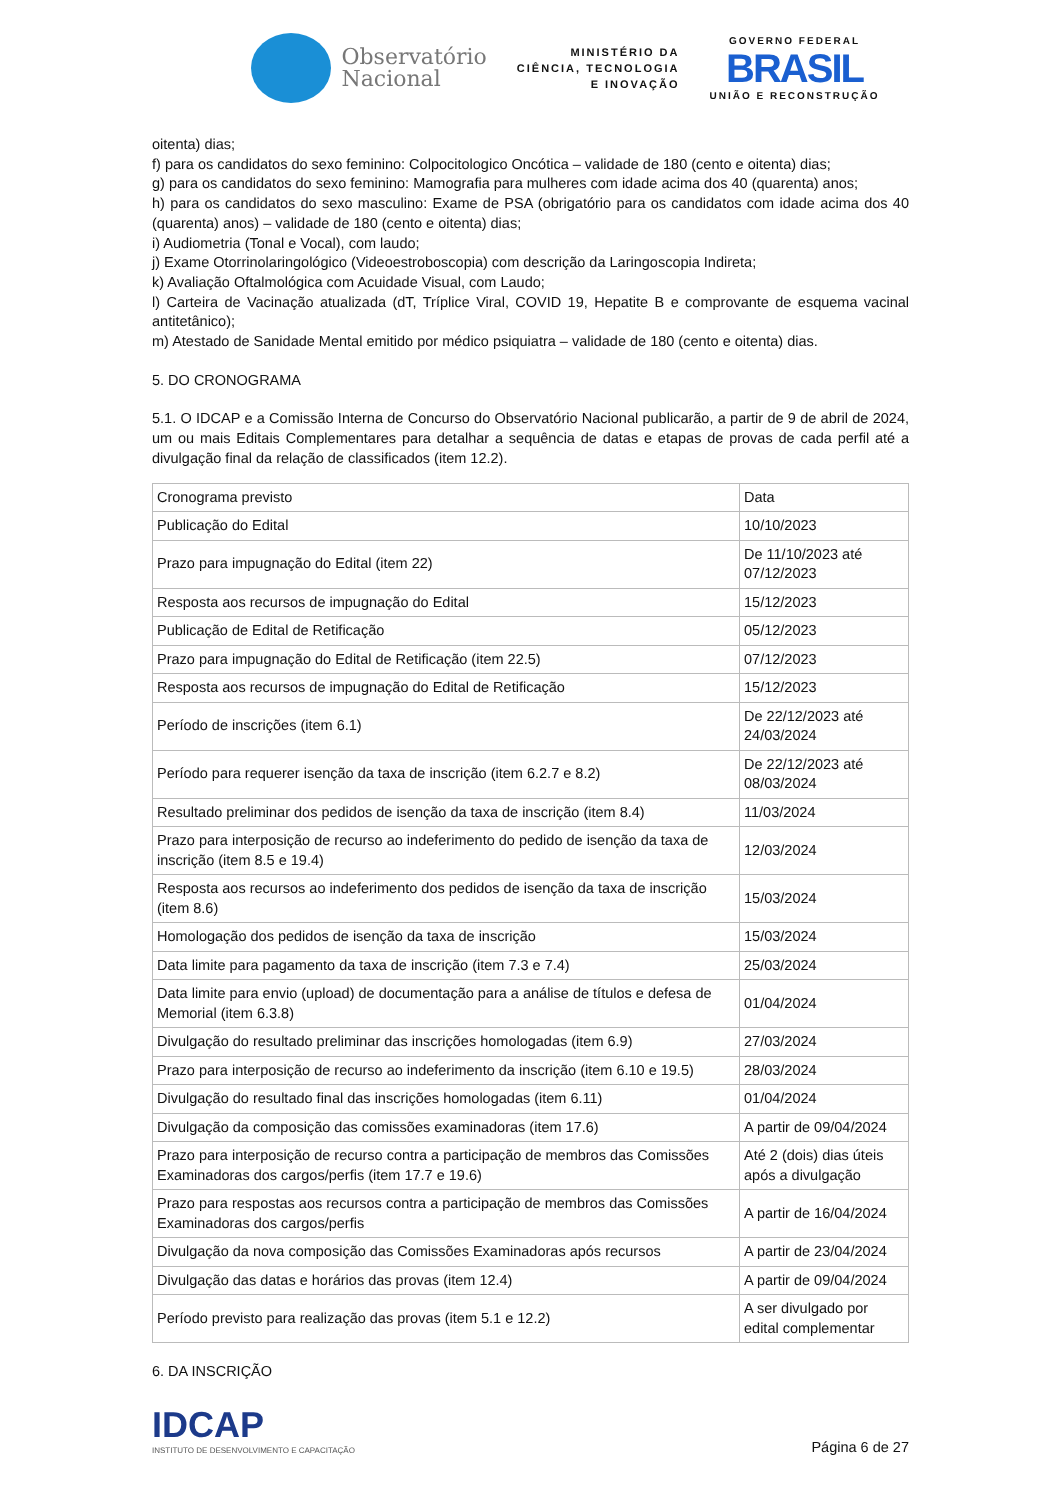Observatório
Nacional
MINISTÉRIO DA
CIÊNCIA, TECNOLOGIA
E INOVAÇÃO
GOVERNO FEDERAL
BRASIL
UNIÃO E RECONSTRUÇÃO
oitenta) dias;
f) para os candidatos do sexo feminino: Colpocitologico Oncótica – validade de 180 (cento e oitenta) dias;
g) para os candidatos do sexo feminino: Mamografia para mulheres com idade acima dos 40 (quarenta) anos;
h) para os candidatos do sexo masculino: Exame de PSA (obrigatório para os candidatos com idade acima dos 40 (quarenta) anos) – validade de 180 (cento e oitenta) dias;
i) Audiometria (Tonal e Vocal), com laudo;
j) Exame Otorrinolaringológico (Videoestroboscopia) com descrição da Laringoscopia Indireta;
k) Avaliação Oftalmológica com Acuidade Visual, com Laudo;
l) Carteira de Vacinação atualizada (dT, Tríplice Viral, COVID 19, Hepatite B e comprovante de esquema vacinal antitetânico);
m) Atestado de Sanidade Mental emitido por médico psiquiatra – validade de 180 (cento e oitenta) dias.
5. DO CRONOGRAMA
5.1. O IDCAP e a Comissão Interna de Concurso do Observatório Nacional publicarão, a partir de 9 de abril de 2024, um ou mais Editais Complementares para detalhar a sequência de datas e etapas de provas de cada perfil até a divulgação final da relação de classificados (item 12.2).
| Cronograma previsto | Data |
| Publicação do Edital | 10/10/2023 |
| Prazo para impugnação do Edital (item 22) | De 11/10/2023 até 07/12/2023 |
| Resposta aos recursos de impugnação do Edital | 15/12/2023 |
| Publicação de Edital de Retificação | 05/12/2023 |
| Prazo para impugnação do Edital de Retificação (item 22.5) | 07/12/2023 |
| Resposta aos recursos de impugnação do Edital de Retificação | 15/12/2023 |
| Período de inscrições (item 6.1) | De 22/12/2023 até 24/03/2024 |
| Período para requerer isenção da taxa de inscrição (item 6.2.7 e 8.2) | De 22/12/2023 até 08/03/2024 |
| Resultado preliminar dos pedidos de isenção da taxa de inscrição (item 8.4) | 11/03/2024 |
| Prazo para interposição de recurso ao indeferimento do pedido de isenção da taxa de inscrição (item 8.5 e 19.4) | 12/03/2024 |
| Resposta aos recursos ao indeferimento dos pedidos de isenção da taxa de inscrição (item 8.6) | 15/03/2024 |
| Homologação dos pedidos de isenção da taxa de inscrição | 15/03/2024 |
| Data limite para pagamento da taxa de inscrição (item 7.3 e 7.4) | 25/03/2024 |
| Data limite para envio (upload) de documentação para a análise de títulos e defesa de Memorial (item 6.3.8) | 01/04/2024 |
| Divulgação do resultado preliminar das inscrições homologadas (item 6.9) | 27/03/2024 |
| Prazo para interposição de recurso ao indeferimento da inscrição (item 6.10 e 19.5) | 28/03/2024 |
| Divulgação do resultado final das inscrições homologadas (item 6.11) | 01/04/2024 |
| Divulgação da composição das comissões examinadoras (item 17.6) | A partir de 09/04/2024 |
| Prazo para interposição de recurso contra a participação de membros das Comissões Examinadoras dos cargos/perfis (item 17.7 e 19.6) | Até 2 (dois) dias úteis após a divulgação |
| Prazo para respostas aos recursos contra a participação de membros das Comissões Examinadoras dos cargos/perfis | A partir de 16/04/2024 |
| Divulgação da nova composição das Comissões Examinadoras após recursos | A partir de 23/04/2024 |
| Divulgação das datas e horários das provas (item 12.4) | A partir de 09/04/2024 |
| Período previsto para realização das provas (item 5.1 e 12.2) | A ser divulgado por edital complementar |
6. DA INSCRIÇÃO
IDCAP
INSTITUTO DE DESENVOLVIMENTO E CAPACITAÇÃO
Página 6 de 27